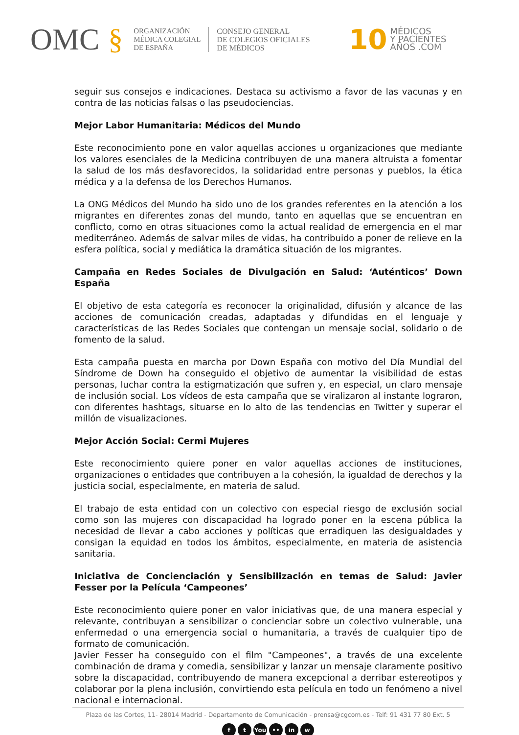OMC §
ORGANIZACIÓN
MÉDICA COLEGIAL
DE ESPAÑA
CONSEJO GENERAL
DE COLEGIOS OFICIALES
DE MÉDICOS
10
MÉDICOS
Y PACIENTES
AÑOS .COM
seguir sus consejos e indicaciones. Destaca su activismo a favor de las vacunas y en contra de las noticias falsas o las pseudociencias.
Mejor Labor Humanitaria: Médicos del Mundo
Este reconocimiento pone en valor aquellas acciones u organizaciones que mediante los valores esenciales de la Medicina contribuyen de una manera altruista a fomentar la salud de los más desfavorecidos, la solidaridad entre personas y pueblos, la ética médica y a la defensa de los Derechos Humanos.
La ONG Médicos del Mundo ha sido uno de los grandes referentes en la atención a los migrantes en diferentes zonas del mundo, tanto en aquellas que se encuentran en conflicto, como en otras situaciones como la actual realidad de emergencia en el mar mediterráneo. Además de salvar miles de vidas, ha contribuido a poner de relieve en la esfera política, social y mediática la dramática situación de los migrantes.
Campaña en Redes Sociales de Divulgación en Salud: ‘Auténticos’ Down España
El objetivo de esta categoría es reconocer la originalidad, difusión y alcance de las acciones de comunicación creadas, adaptadas y difundidas en el lenguaje y características de las Redes Sociales que contengan un mensaje social, solidario o de fomento de la salud.
Esta campaña puesta en marcha por Down España con motivo del Día Mundial del Síndrome de Down ha conseguido el objetivo de aumentar la visibilidad de estas personas, luchar contra la estigmatización que sufren y, en especial, un claro mensaje de inclusión social. Los vídeos de esta campaña que se viralizaron al instante lograron, con diferentes hashtags, situarse en lo alto de las tendencias en Twitter y superar el millón de visualizaciones.
Mejor Acción Social: Cermi Mujeres
Este reconocimiento quiere poner en valor aquellas acciones de instituciones, organizaciones o entidades que contribuyen a la cohesión, la igualdad de derechos y la justicia social, especialmente, en materia de salud.
El trabajo de esta entidad con un colectivo con especial riesgo de exclusión social como son las mujeres con discapacidad ha logrado poner en la escena pública la necesidad de llevar a cabo acciones y políticas que erradiquen las desigualdades y consigan la equidad en todos los ámbitos, especialmente, en materia de asistencia sanitaria.
Iniciativa de Concienciación y Sensibilización en temas de Salud: Javier Fesser por la Película ‘Campeones’
Este reconocimiento quiere poner en valor iniciativas que, de una manera especial y relevante, contribuyan a sensibilizar o concienciar sobre un colectivo vulnerable, una enfermedad o una emergencia social o humanitaria, a través de cualquier tipo de formato de comunicación.
Javier Fesser ha conseguido con el film "Campeones", a través de una excelente combinación de drama y comedia, sensibilizar y lanzar un mensaje claramente positivo sobre la discapacidad, contribuyendo de manera excepcional a derribar estereotipos y colaborar por la plena inclusión, convirtiendo esta película en todo un fenómeno a nivel nacional e internacional.
Plaza de las Cortes, 11- 28014 Madrid - Departamento de Comunicación - prensa@cgcom.es - Telf: 91 431 77 80 Ext. 5
f t You •• in w